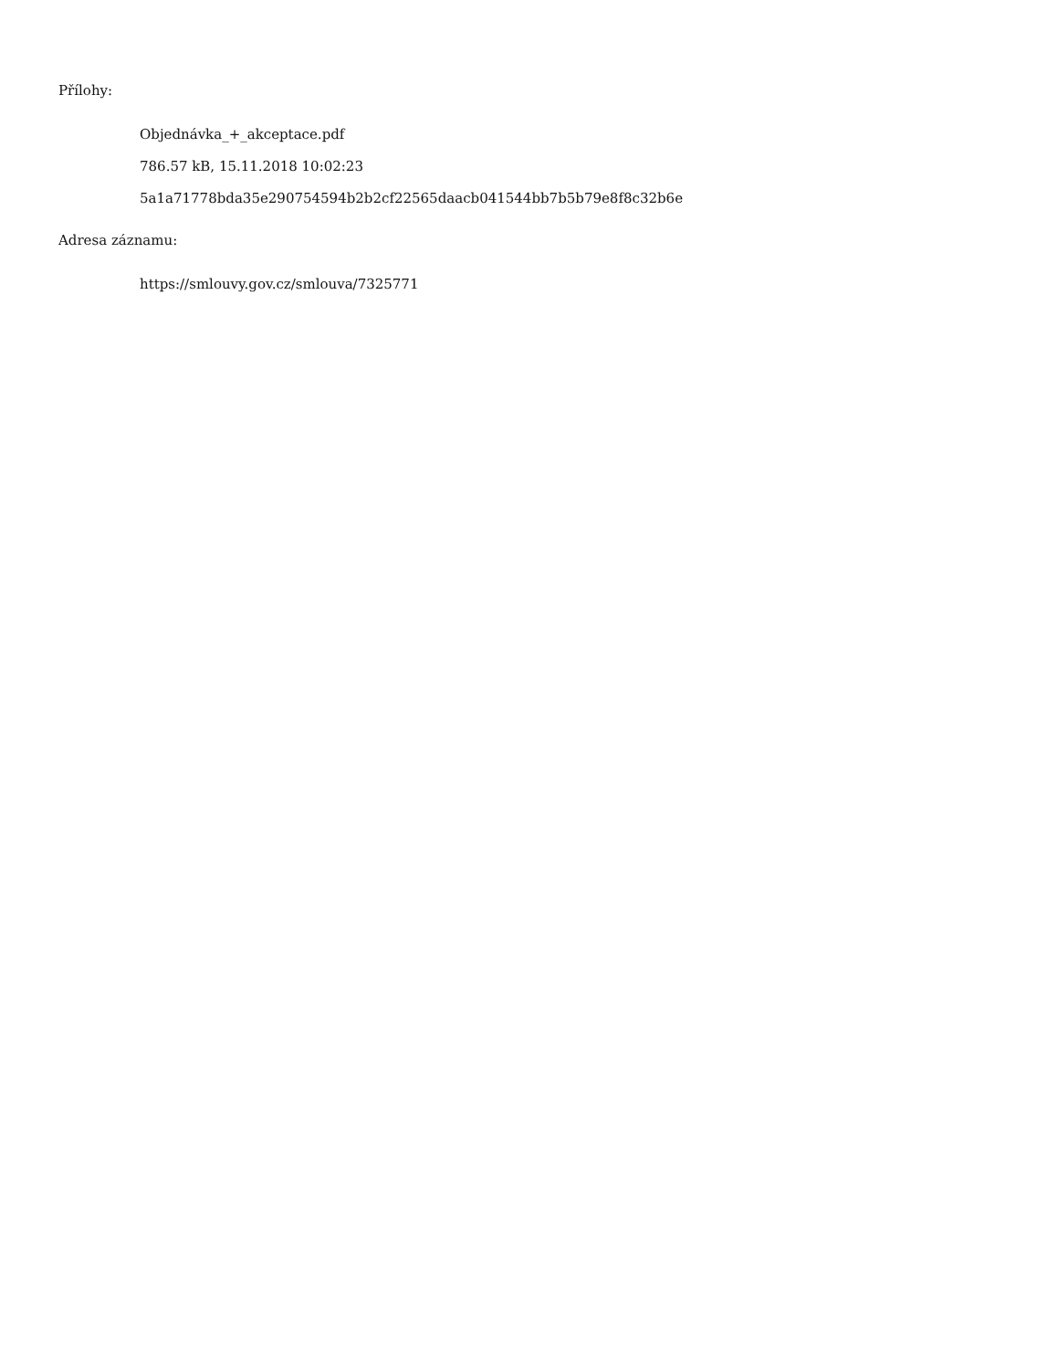Přílohy:
Objednávka_+_akceptace.pdf
786.57 kB, 15.11.2018 10:02:23
5a1a71778bda35e290754594b2b2cf22565daacb041544bb7b5b79e8f8c32b6e
Adresa záznamu:
https://smlouvy.gov.cz/smlouva/7325771